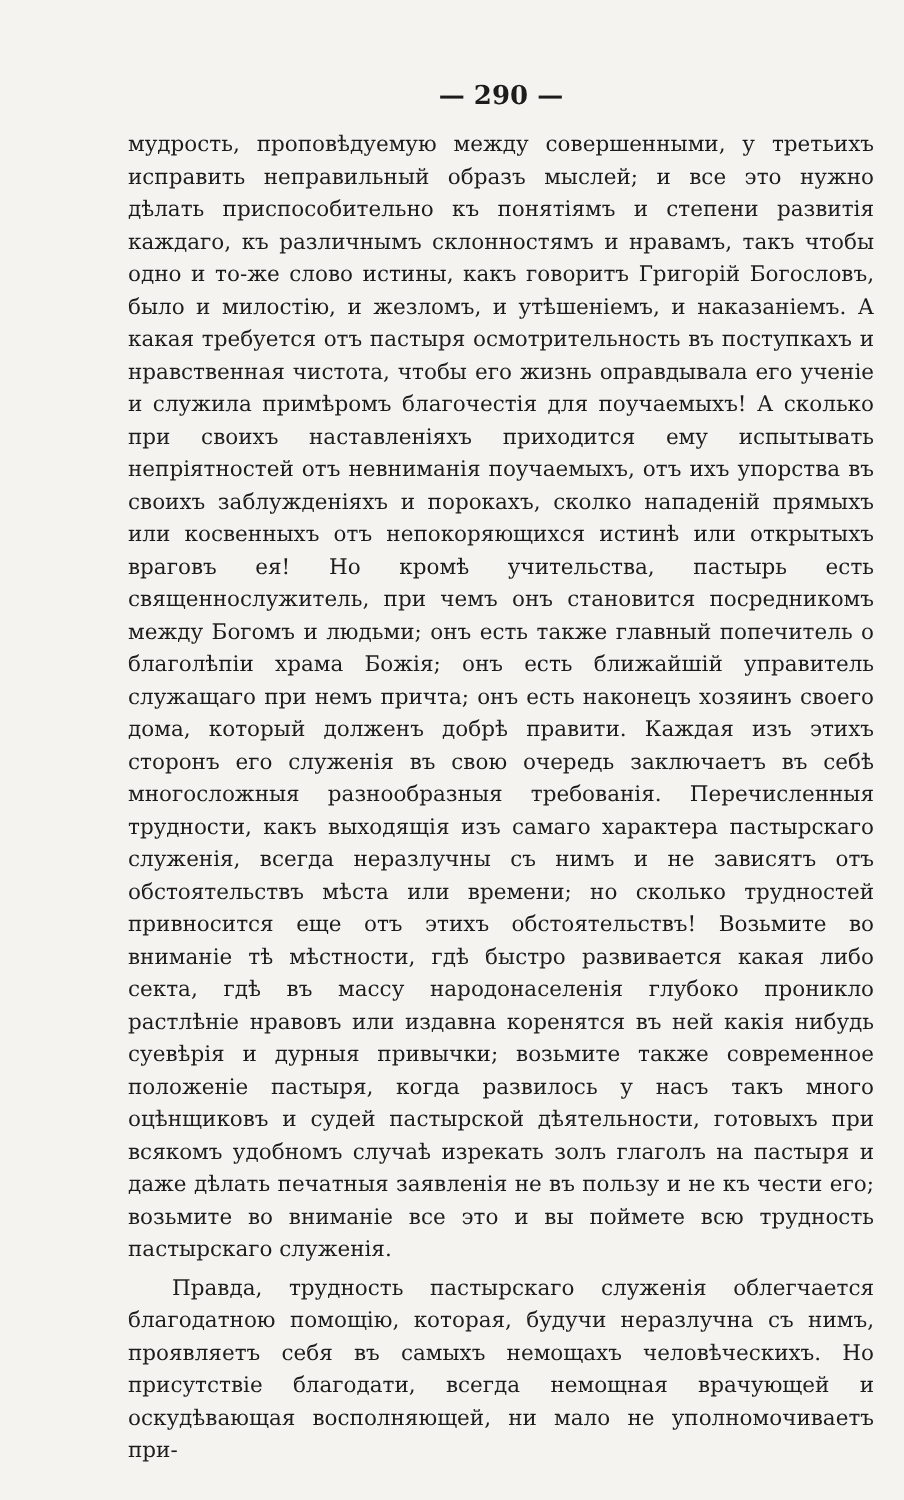— 290 —
мудрость, проповѣдуемую между совершенными, у третьихъ исправить неправильный образъ мыслей; и все это нужно дѣлать приспособительно къ понятіямъ и степени развитія каждаго, къ различнымъ склонностямъ и нравамъ, такъ чтобы одно и то-же слово истины, какъ говоритъ Григорій Богословъ, было и милостію, и жезломъ, и утѣшеніемъ, и наказаніемъ. А какая требуется отъ пастыря осмотрительность въ поступкахъ и нравственная чистота, чтобы его жизнь оправдывала его ученіе и служила примѣромъ благочестія для поучаемыхъ! А сколько при своихъ наставленіяхъ приходится ему испытывать непріятностей отъ невниманія поучаемыхъ, отъ ихъ упорства въ своихъ заблужденіяхъ и порокахъ, сколко нападеній прямыхъ или косвенныхъ отъ непокоряющихся истинѣ или открытыхъ враговъ ея! Но кромѣ учительства, пастырь есть священнослужитель, при чемъ онъ становится посредникомъ между Богомъ и людьми; онъ есть также главный попечитель о благолѣпіи храма Божія; онъ есть ближайшій управитель служащаго при немъ причта; онъ есть наконецъ хозяинъ своего дома, который долженъ добрѣ правити. Каждая изъ этихъ сторонъ его служенія въ свою очередь заключаетъ въ себѣ многосложныя разнообразныя требованія. Перечисленныя трудности, какъ выходящія изъ самаго характера пастырскаго служенія, всегда неразлучны съ нимъ и не зависятъ отъ обстоятельствъ мѣста или времени; но сколько трудностей привносится еще отъ этихъ обстоятельствъ! Возьмите во вниманіе тѣ мѣстности, гдѣ быстро развивается какая либо секта, гдѣ въ массу народонаселенія глубоко проникло растлѣніе нравовъ или издавна коренятся въ ней какія нибудь суевѣрія и дурныя привычки; возьмите также современное положеніе пастыря, когда развилось у насъ такъ много оцѣнщиковъ и судей пастырской дѣятельности, готовыхъ при всякомъ удобномъ случаѣ изрекать золъ глаголъ на пастыря и даже дѣлать печатныя заявленія не въ пользу и не къ чести его; возьмите во вниманіе все это и вы поймете всю трудность пастырскаго служенія.
Правда, трудность пастырскаго служенія облегчается благодатною помощію, которая, будучи неразлучна съ нимъ, проявляетъ себя въ самыхъ немощахъ человѣческихъ. Но присутствіе благодати, всегда немощная врачующей и оскудѣвающая восполняющей, ни мало не уполномочиваетъ при-